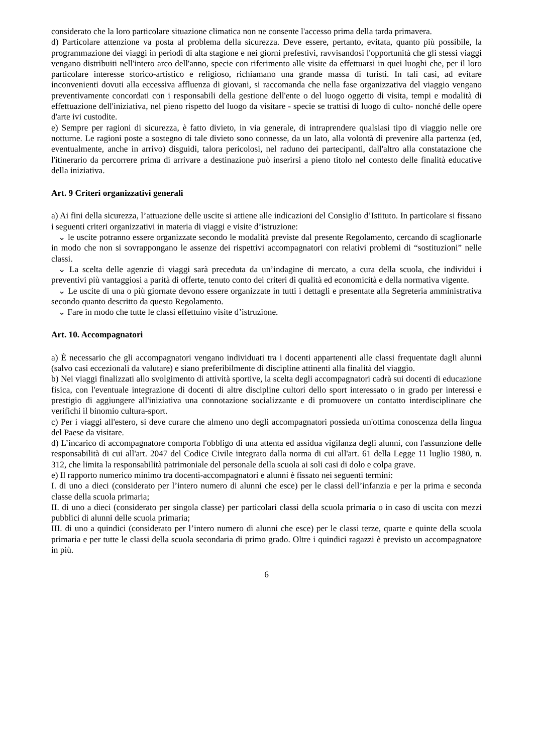considerato che la loro particolare situazione climatica non ne consente l'accesso prima della tarda primavera.
d) Particolare attenzione va posta al problema della sicurezza. Deve essere, pertanto, evitata, quanto più possibile, la programmazione dei viaggi in periodi di alta stagione e nei giorni prefestivi, ravvisandosi l'opportunità che gli stessi viaggi vengano distribuiti nell'intero arco dell'anno, specie con riferimento alle visite da effettuarsi in quei luoghi che, per il loro particolare interesse storico-artistico e religioso, richiamano una grande massa di turisti. In tali casi, ad evitare inconvenienti dovuti alla eccessiva affluenza di giovani, si raccomanda che nella fase organizzativa del viaggio vengano preventivamente concordati con i responsabili della gestione dell'ente o del luogo oggetto di visita, tempi e modalità di effettuazione dell'iniziativa, nel pieno rispetto del luogo da visitare - specie se trattisi di luogo di culto- nonché delle opere d'arte ivi custodite.
e) Sempre per ragioni di sicurezza, è fatto divieto, in via generale, di intraprendere qualsiasi tipo di viaggio nelle ore notturne. Le ragioni poste a sostegno di tale divieto sono connesse, da un lato, alla volontà di prevenire alla partenza (ed, eventualmente, anche in arrivo) disguidi, talora pericolosi, nel raduno dei partecipanti, dall'altro alla constatazione che l'itinerario da percorrere prima di arrivare a destinazione può inserirsi a pieno titolo nel contesto delle finalità educative della iniziativa.
Art. 9 Criteri organizzativi generali
a) Ai fini della sicurezza, l’attuazione delle uscite si attiene alle indicazioni del Consiglio d’Istituto. In particolare si fissano i seguenti criteri organizzativi in materia di viaggi e visite d’istruzione:
⌄ le uscite potranno essere organizzate secondo le modalità previste dal presente Regolamento, cercando di scaglionarle in modo che non si sovrappongano le assenze dei rispettivi accompagnatori con relativi problemi di “sostituzioni” nelle classi.
⌄ La scelta delle agenzie di viaggi sarà preceduta da un’indagine di mercato, a cura della scuola, che individui i preventivi più vantaggiosi a parità di offerte, tenuto conto dei criteri di qualità ed economicità e della normativa vigente.
⌄ Le uscite di una o più giornate devono essere organizzate in tutti i dettagli e presentate alla Segreteria amministrativa secondo quanto descritto da questo Regolamento.
⌄ Fare in modo che tutte le classi effettuino visite d’istruzione.
Art. 10. Accompagnatori
a) È necessario che gli accompagnatori vengano individuati tra i docenti appartenenti alle classi frequentate dagli alunni (salvo casi eccezionali da valutare) e siano preferibilmente di discipline attinenti alla finalità del viaggio.
b) Nei viaggi finalizzati allo svolgimento di attività sportive, la scelta degli accompagnatori cadrà sui docenti di educazione fisica, con l'eventuale integrazione di docenti di altre discipline cultori dello sport interessato o in grado per interessi e prestigio di aggiungere all'iniziativa una connotazione socializzante e di promuovere un contatto interdisciplinare che verifichi il binomio cultura-sport.
c) Per i viaggi all'estero, si deve curare che almeno uno degli accompagnatori possieda un'ottima conoscenza della lingua del Paese da visitare.
d) L’incarico di accompagnatore comporta l'obbligo di una attenta ed assidua vigilanza degli alunni, con l'assunzione delle responsabilità di cui all'art. 2047 del Codice Civile integrato dalla norma di cui all'art. 61 della Legge 11 luglio 1980, n. 312, che limita la responsabilità patrimoniale del personale della scuola ai soli casi di dolo e colpa grave.
e) Il rapporto numerico minimo tra docenti-accompagnatori e alunni è fissato nei seguenti termini:
I. di uno a dieci (considerato per l’intero numero di alunni che esce) per le classi dell’infanzia e per la prima e seconda classe della scuola primaria;
II. di uno a dieci (considerato per singola classe) per particolari classi della scuola primaria o in caso di uscita con mezzi pubblici di alunni delle scuola primaria;
III. di uno a quindici (considerato per l’intero numero di alunni che esce) per le classi terze, quarte e quinte della scuola primaria e per tutte le classi della scuola secondaria di primo grado. Oltre i quindici ragazzi è previsto un accompagnatore in più.
6